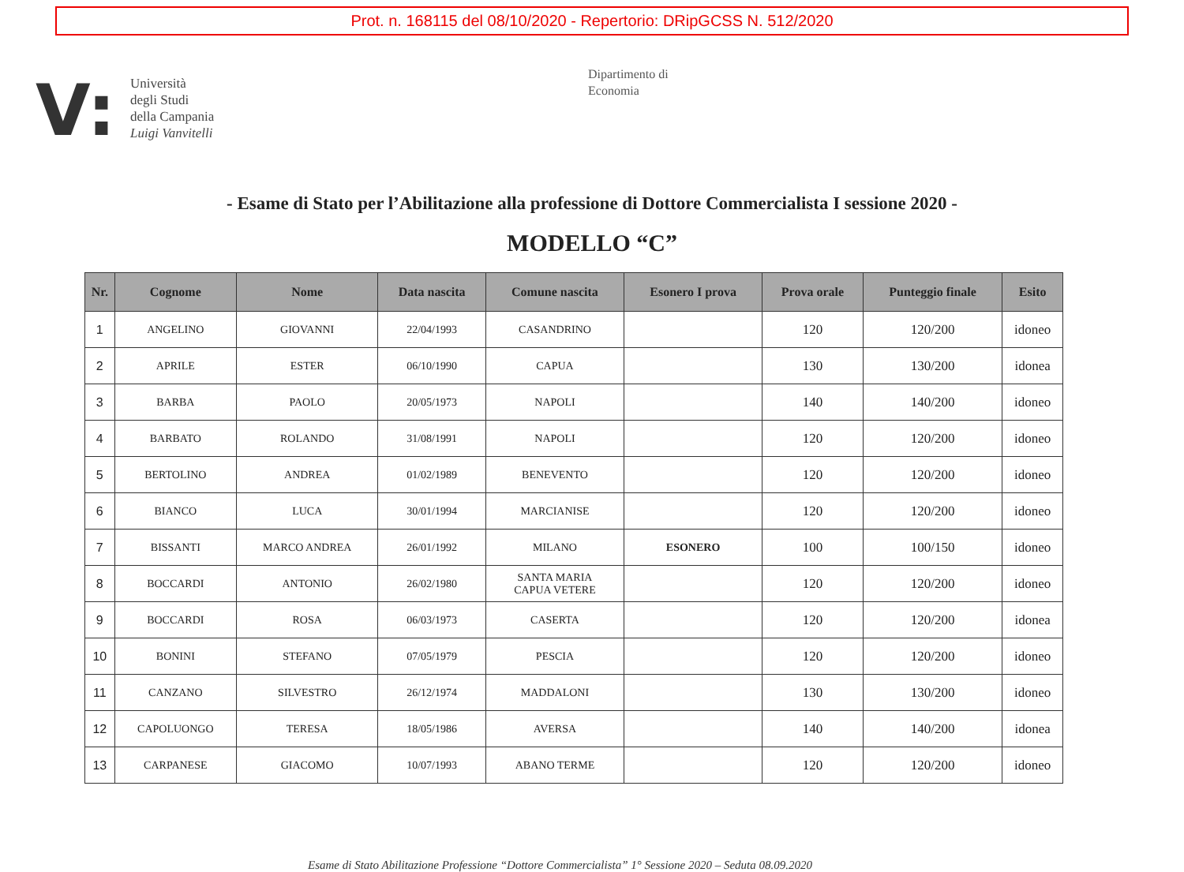Prot. n. 168115 del 08/10/2020 - Repertorio: DRipGCSS N. 512/2020
V:
Università
degli Studi
della Campania
Luigi Vanvitelli
Dipartimento di
Economia
- Esame di Stato per l’Abilitazione alla professione di Dottore Commercialista I sessione 2020 -
MODELLO “C”
| Nr. | Cognome | Nome | Data nascita | Comune nascita | Esonero I prova | Prova orale | Punteggio finale | Esito |
| --- | --- | --- | --- | --- | --- | --- | --- | --- |
| 1 | ANGELINO | GIOVANNI | 22/04/1993 | CASANDRINO | | 120 | 120/200 | idoneo |
| 2 | APRILE | ESTER | 06/10/1990 | CAPUA | | 130 | 130/200 | idonea |
| 3 | BARBA | PAOLO | 20/05/1973 | NAPOLI | | 140 | 140/200 | idoneo |
| 4 | BARBATO | ROLANDO | 31/08/1991 | NAPOLI | | 120 | 120/200 | idoneo |
| 5 | BERTOLINO | ANDREA | 01/02/1989 | BENEVENTO | | 120 | 120/200 | idoneo |
| 6 | BIANCO | LUCA | 30/01/1994 | MARCIANISE | | 120 | 120/200 | idoneo |
| 7 | BISSANTI | MARCO ANDREA | 26/01/1992 | MILANO | ESONERO | 100 | 100/150 | idoneo |
| 8 | BOCCARDI | ANTONIO | 26/02/1980 | SANTA MARIA CAPUA VETERE | | 120 | 120/200 | idoneo |
| 9 | BOCCARDI | ROSA | 06/03/1973 | CASERTA | | 120 | 120/200 | idonea |
| 10 | BONINI | STEFANO | 07/05/1979 | PESCIA | | 120 | 120/200 | idoneo |
| 11 | CANZANO | SILVESTRO | 26/12/1974 | MADDALONI | | 130 | 130/200 | idoneo |
| 12 | CAPOLUONGO | TERESA | 18/05/1986 | AVERSA | | 140 | 140/200 | idonea |
| 13 | CARPANESE | GIACOMO | 10/07/1993 | ABANO TERME | | 120 | 120/200 | idoneo |
Esame di Stato Abilitazione Professione “Dottore Commercialista” 1° Sessione 2020 – Seduta 08.09.2020